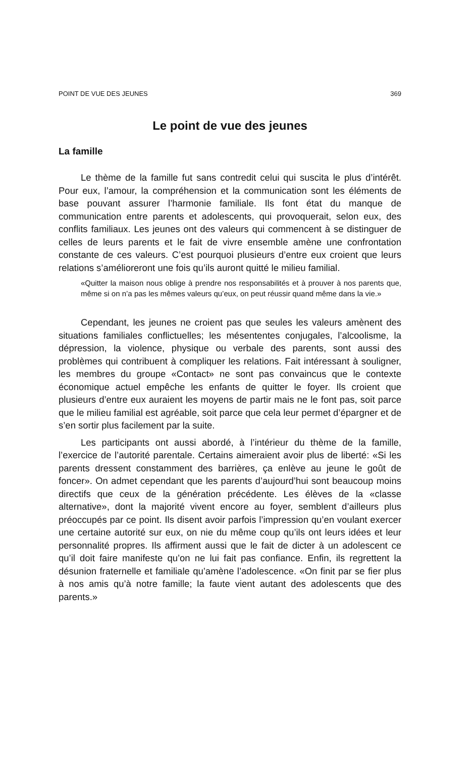POINT DE VUE DES JEUNES 369
Le point de vue des jeunes
La famille
Le thème de la famille fut sans contredit celui qui suscita le plus d’intérêt. Pour eux, l’amour, la compréhension et la communication sont les éléments de base pouvant assurer l’harmonie familiale. Ils font état du manque de communication entre parents et adolescents, qui provoquerait, selon eux, des conflits familiaux. Les jeunes ont des valeurs qui commencent à se distinguer de celles de leurs parents et le fait de vivre ensemble amène une confrontation constante de ces valeurs. C’est pourquoi plusieurs d’entre eux croient que leurs relations s’amélioreront une fois qu’ils auront quitté le milieu familial.
«Quitter la maison nous oblige à prendre nos responsabilités et à prouver à nos parents que, même si on n’a pas les mêmes valeurs qu’eux, on peut réussir quand même dans la vie.»
Cependant, les jeunes ne croient pas que seules les valeurs amènent des situations familiales conflictuelles; les mésententes conjugales, l’alcoolisme, la dépression, la violence, physique ou verbale des parents, sont aussi des problèmes qui contribuent à compliquer les relations. Fait intéressant à souligner, les membres du groupe «Contact» ne sont pas convaincus que le contexte économique actuel empêche les enfants de quitter le foyer. Ils croient que plusieurs d’entre eux auraient les moyens de partir mais ne le font pas, soit parce que le milieu familial est agréable, soit parce que cela leur permet d’épargner et de s’en sortir plus facilement par la suite.
Les participants ont aussi abordé, à l’intérieur du thème de la famille, l’exercice de l’autorité parentale. Certains aimeraient avoir plus de liberté: «Si les parents dressent constamment des barrières, ça enlève au jeune le goût de foncer». On admet cependant que les parents d’aujourd’hui sont beaucoup moins directifs que ceux de la génération précédente. Les élèves de la «classe alternative», dont la majorité vivent encore au foyer, semblent d’ailleurs plus préoccupés par ce point. Ils disent avoir parfois l’impression qu’en voulant exercer une certaine autorité sur eux, on nie du même coup qu’ils ont leurs idées et leur personnalité propres. Ils affirment aussi que le fait de dicter à un adolescent ce qu’il doit faire manifeste qu’on ne lui fait pas confiance. Enfin, ils regrettent la désunion fraternelle et familiale qu’amène l’adolescence. «On finit par se fier plus à nos amis qu’à notre famille; la faute vient autant des adolescents que des parents.»